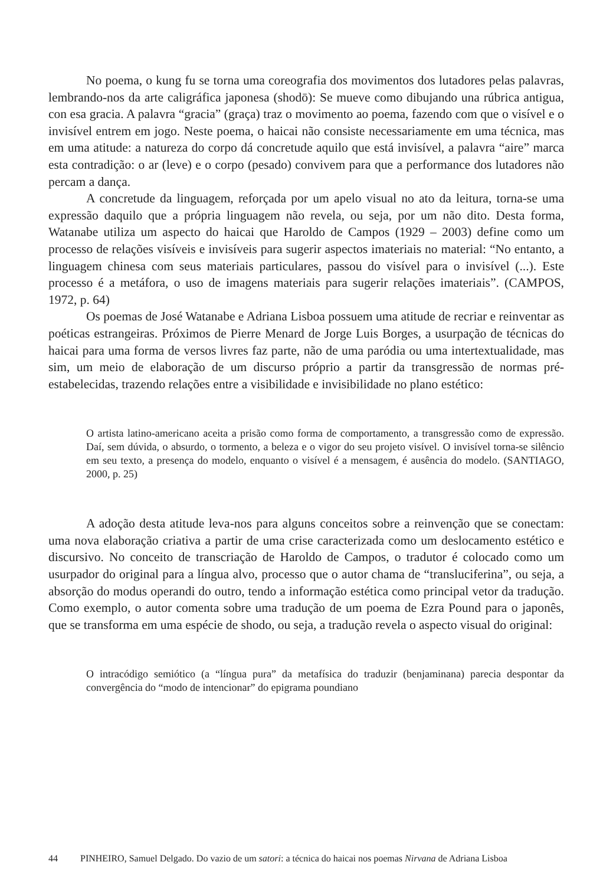No poema, o kung fu se torna uma coreografia dos movimentos dos lutadores pelas palavras, lembrando-nos da arte caligráfica japonesa (shodō): Se mueve como dibujando una rúbrica antigua, con esa gracia. A palavra “gracia” (graça) traz o movimento ao poema, fazendo com que o visível e o invisível entrem em jogo. Neste poema, o haicai não consiste necessariamente em uma técnica, mas em uma atitude: a natureza do corpo dá concretude aquilo que está invisível, a palavra “aire” marca esta contradição: o ar (leve) e o corpo (pesado) convivem para que a performance dos lutadores não percam a dança.
A concretude da linguagem, reforçada por um apelo visual no ato da leitura, torna-se uma expressão daquilo que a própria linguagem não revela, ou seja, por um não dito. Desta forma, Watanabe utiliza um aspecto do haicai que Haroldo de Campos (1929 – 2003) define como um processo de relações visíveis e invisíveis para sugerir aspectos imateriais no material: “No entanto, a linguagem chinesa com seus materiais particulares, passou do visível para o invisível (...). Este processo é a metáfora, o uso de imagens materiais para sugerir relações imateriais”. (CAMPOS, 1972, p. 64)
Os poemas de José Watanabe e Adriana Lisboa possuem uma atitude de recriar e reinventar as poéticas estrangeiras. Próximos de Pierre Menard de Jorge Luis Borges, a usurpação de técnicas do haicai para uma forma de versos livres faz parte, não de uma paródia ou uma intertextualidade, mas sim, um meio de elaboração de um discurso próprio a partir da transgressão de normas pré-estabelecidas, trazendo relações entre a visibilidade e invisibilidade no plano estético:
O artista latino-americano aceita a prisão como forma de comportamento, a transgressão como de expressão. Daí, sem dúvida, o absurdo, o tormento, a beleza e o vigor do seu projeto visível. O invisível torna-se silêncio em seu texto, a presença do modelo, enquanto o visível é a mensagem, é ausência do modelo. (SANTIAGO, 2000, p. 25)
A adoção desta atitude leva-nos para alguns conceitos sobre a reinvenção que se conectam: uma nova elaboração criativa a partir de uma crise caracterizada como um deslocamento estético e discursivo. No conceito de transcriação de Haroldo de Campos, o tradutor é colocado como um usurpador do original para a língua alvo, processo que o autor chama de “transluciferina”, ou seja, a absorção do modus operandi do outro, tendo a informação estética como principal vetor da tradução. Como exemplo, o autor comenta sobre uma tradução de um poema de Ezra Pound para o japonês, que se transforma em uma espécie de shodo, ou seja, a tradução revela o aspecto visual do original:
O intracódigo semiótico (a “língua pura” da metafísica do traduzir (benjaminana) parecia despontar da convergência do “modo de intencionar” do epigrama poundiano
44 PINHEIRO, Samuel Delgado. Do vazio de um satori: a técnica do haicai nos poemas Nirvana de Adriana Lisboa